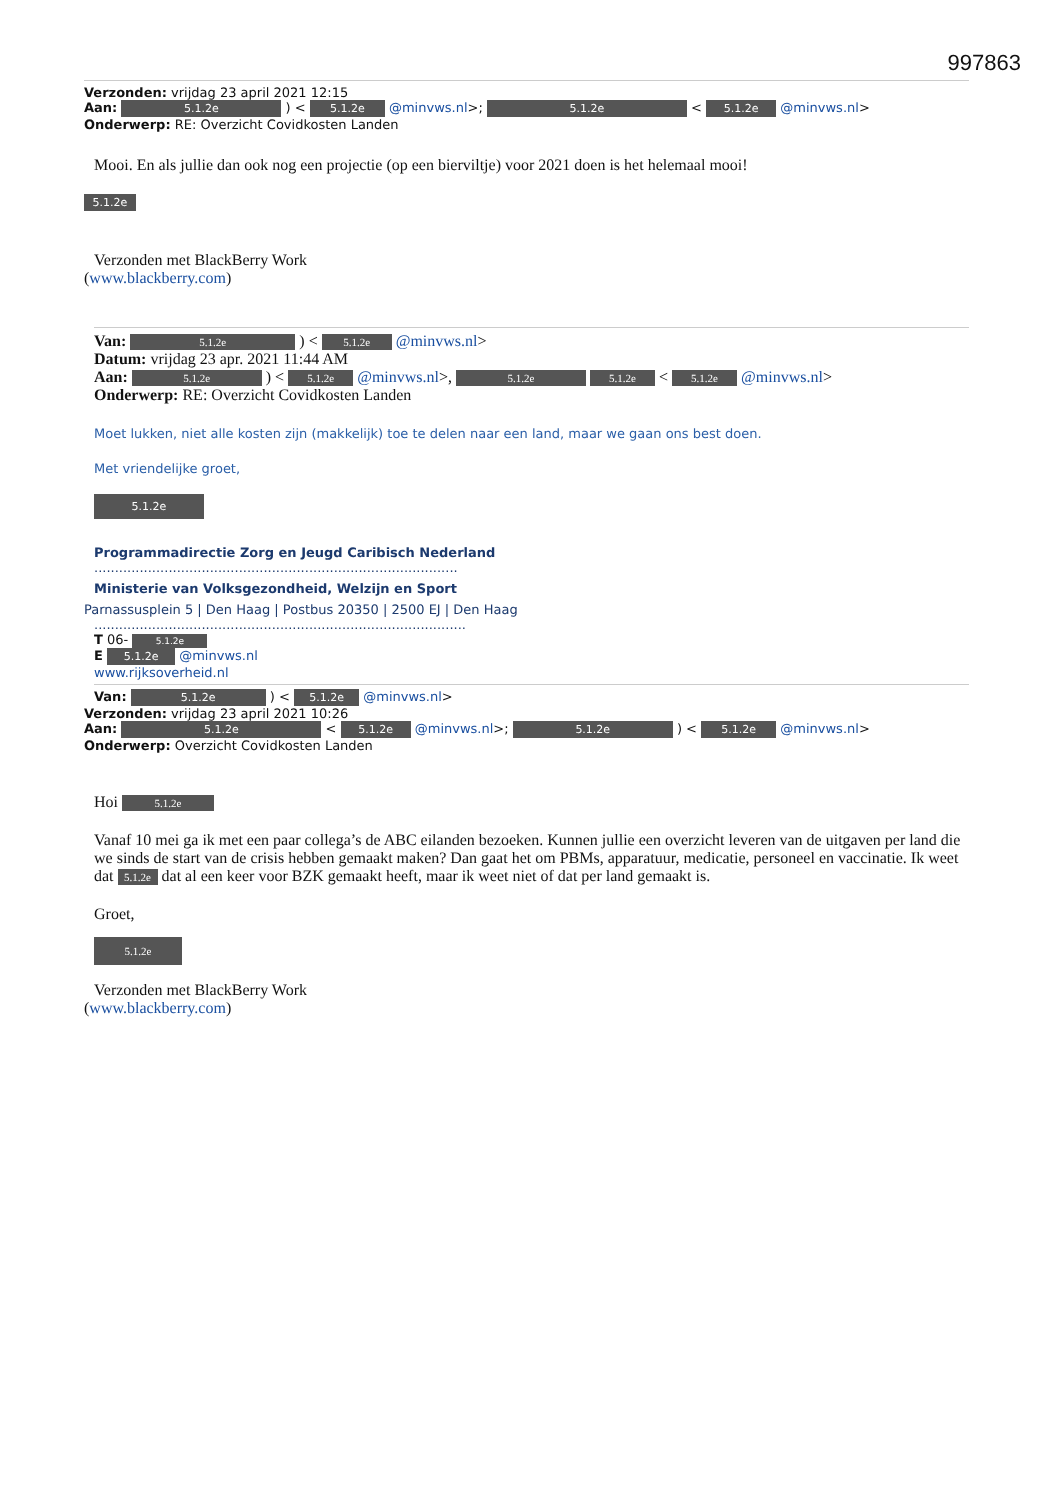997863
Verzonden: vrijdag 23 april 2021 12:15
Aan: 5.1.2e ) < 5.1.2e @minvws.nl>; 5.1.2e < 5.1.2e @minvws.nl>
Onderwerp: RE: Overzicht Covidkosten Landen
Mooi. En als jullie dan ook nog een projectie (op een bierviltje) voor 2021 doen is het helemaal mooi!
5.1.2e
Verzonden met BlackBerry Work
(www.blackberry.com)
Van: 5.1.2e ) < 5.1.2e @minvws.nl>
Datum: vrijdag 23 apr. 2021 11:44 AM
Aan: 5.1.2e ) < 5.1.2e @minvws.nl>, 5.1.2e 5.1.2e < 5.1.2e @minvws.nl>
Onderwerp: RE: Overzicht Covidkosten Landen
Moet lukken, niet alle kosten zijn (makkelijk) toe te delen naar een land, maar we gaan ons best doen.
Met vriendelijke groet,
5.1.2e
Programmadirectie Zorg en Jeugd Caribisch Nederland
........................................................................................
Ministerie van Volksgezondheid, Welzijn en Sport
Parnassusplein 5 | Den Haag | Postbus 20350 | 2500 EJ | Den Haag
..........................................................................................
T 06- 5.1.2e
E 5.1.2e @minvws.nl
www.rijksoverheid.nl
Van: 5.1.2e ) < 5.1.2e @minvws.nl>
Verzonden: vrijdag 23 april 2021 10:26
Aan: 5.1.2e < 5.1.2e @minvws.nl>; 5.1.2e ) < 5.1.2e @minvws.nl>
Onderwerp: Overzicht Covidkosten Landen
Hoi 5.1.2e
Vanaf 10 mei ga ik met een paar collega’s de ABC eilanden bezoeken. Kunnen jullie een overzicht leveren van de uitgaven per land die we sinds de start van de crisis hebben gemaakt maken? Dan gaat het om PBMs, apparatuur, medicatie, personeel en vaccinatie. Ik weet dat 5.1.2e dat al een keer voor BZK gemaakt heeft, maar ik weet niet of dat per land gemaakt is.
Groet,
5.1.2e
Verzonden met BlackBerry Work
(www.blackberry.com)